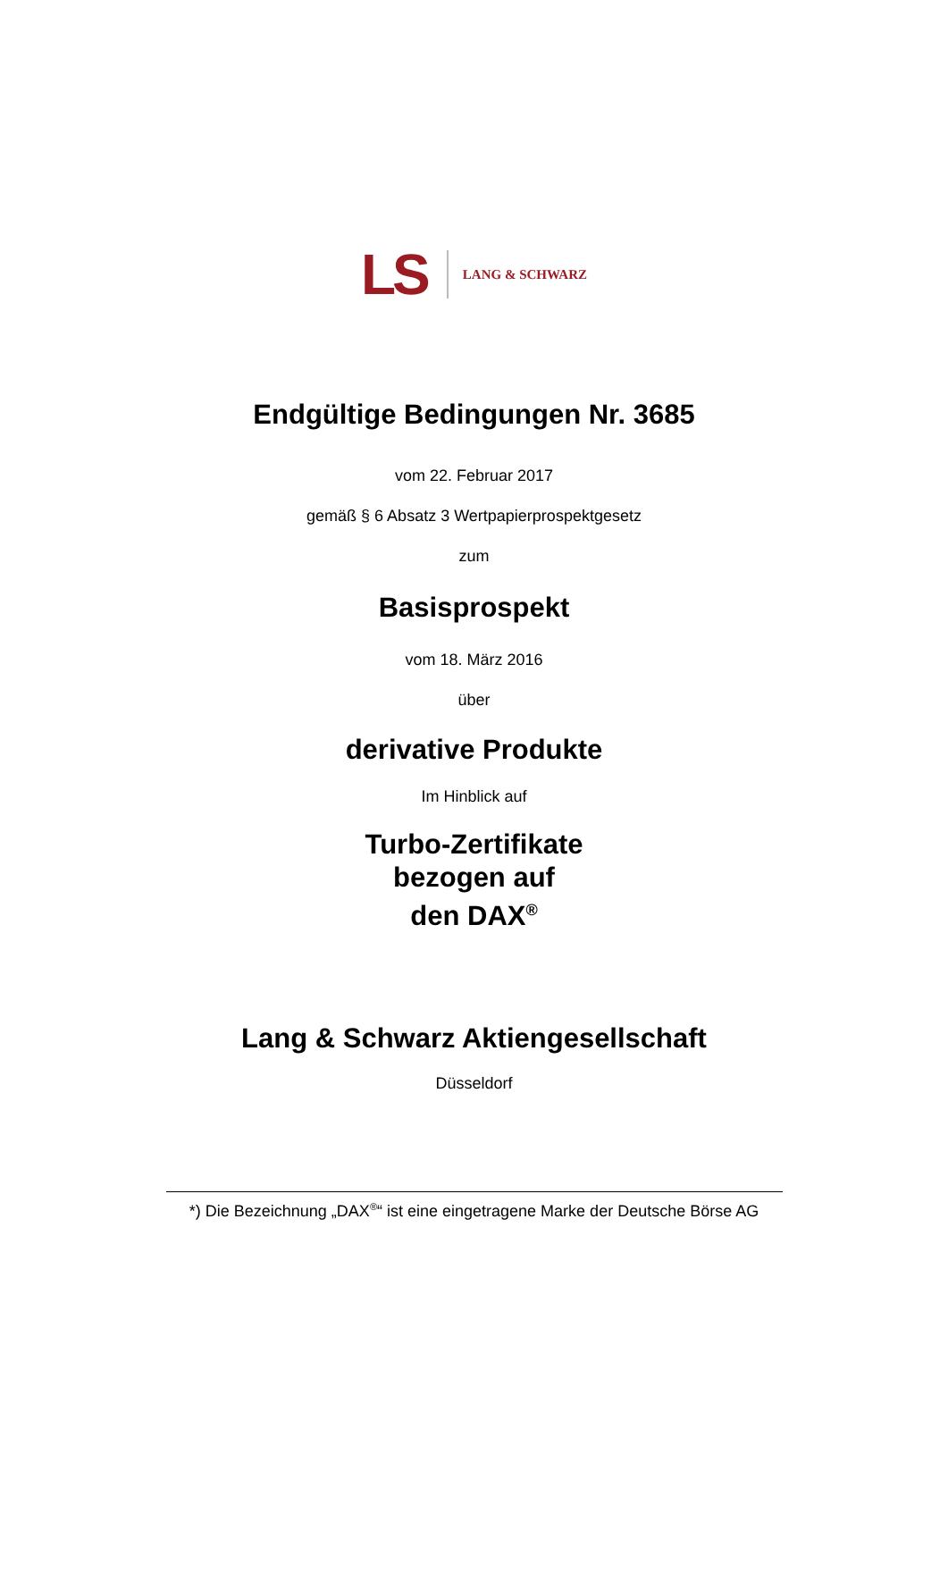LS LANG & SCHWARZ
Endgültige Bedingungen Nr. 3685
vom 22. Februar 2017
gemäß § 6 Absatz 3 Wertpapierprospektgesetz
zum
Basisprospekt
vom 18. März 2016
über
derivative Produkte
Im Hinblick auf
Turbo-Zertifikate
bezogen auf
den DAX<sup>®</sup>
Lang & Schwarz Aktiengesellschaft
Düsseldorf
*) Die Bezeichnung „DAX<sup>®</sup>“ ist eine eingetragene Marke der Deutsche Börse AG